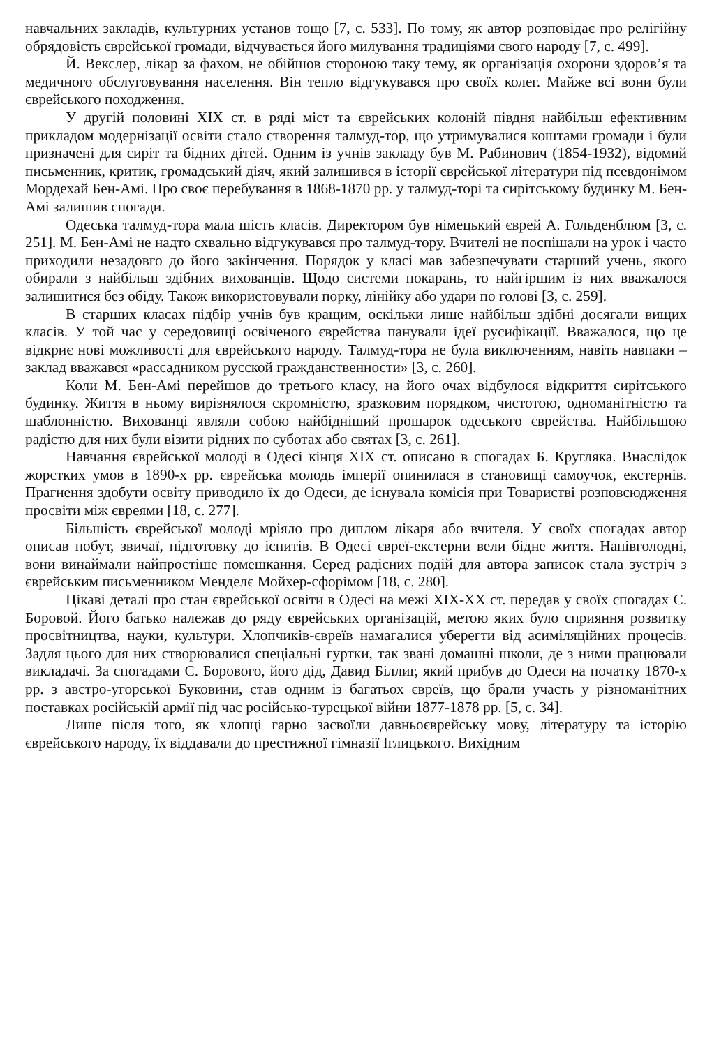навчальних закладів, культурних установ тощо [7, с. 533]. По тому, як автор розповідає про релігійну обрядовість єврейської громади, відчувається його милування традиціями свого народу [7, с. 499].
Й. Векслер, лікар за фахом, не обійшов стороною таку тему, як організація охорони здоров’я та медичного обслуговування населення. Він тепло відгукувався про своїх колег. Майже всі вони були єврейського походження.
У другій половині XIX ст. в ряді міст та єврейських колоній півдня найбільш ефективним прикладом модернізації освіти стало створення талмуд-тор, що утримувалися коштами громади і були призначені для сиріт та бідних дітей. Одним із учнів закладу був М. Рабинович (1854-1932), відомий письменник, критик, громадський діяч, який залишився в історії єврейської літератури під псевдонімом Мордехай Бен-Амі. Про своє перебування в 1868-1870 рр. у талмуд-торі та сирітському будинку М. Бен-Амі залишив спогади.
Одеська талмуд-тора мала шість класів. Директором був німецький єврей А. Гольденблюм [3, с. 251]. М. Бен-Амі не надто схвально відгукувався про талмуд-тору. Вчителі не поспішали на урок і часто приходили незадовго до його закінчення. Порядок у класі мав забезпечувати старший учень, якого обирали з найбільш здібних вихованців. Щодо системи покарань, то найгіршим із них вважалося залишитися без обіду. Також використовували порку, лінійку або удари по голові [3, с. 259].
В старших класах підбір учнів був кращим, оскільки лише найбільш здібні досягали вищих класів. У той час у середовищі освіченого єврейства панували ідеї русифікації. Вважалося, що це відкриє нові можливості для єврейського народу. Талмуд-тора не була виключенням, навіть навпаки – заклад вважався «рассадником русской гражданственности» [3, с. 260].
Коли М. Бен-Амі перейшов до третього класу, на його очах відбулося відкриття сирітського будинку. Життя в ньому вирізнялося скромністю, зразковим порядком, чистотою, одноманітністю та шаблонністю. Вихованці являли собою найбідніший прошарок одеського єврейства. Найбільшою радістю для них були візити рідних по суботах або святах [3, с. 261].
Навчання єврейської молоді в Одесі кінця XIX ст. описано в спогадах Б. Кругляка. Внаслідок жорстких умов в 1890-х рр. єврейська молодь імперії опинилася в становищі самоучок, екстернів. Прагнення здобути освіту приводило їх до Одеси, де існувала комісія при Товаристві розповсюдження просвіти між євреями [18, с. 277].
Більшість єврейської молоді мріяло про диплом лікаря або вчителя. У своїх спогадах автор описав побут, звичаї, підготовку до іспитів. В Одесі євреї-екстерни вели бідне життя. Напівголодні, вони винаймали найпростіше помешкання. Серед радісних подій для автора записок стала зустріч з єврейським письменником Менделє Мойхер-сфорімом [18, с. 280].
Цікаві деталі про стан єврейської освіти в Одесі на межі XIX-XX ст. передав у своїх спогадах С. Боровой. Його батько належав до ряду єврейських організацій, метою яких було сприяння розвитку просвітництва, науки, культури. Хлопчиків-євреїв намагалися уберегти від асиміляційних процесів. Задля цього для них створювалися спеціальні гуртки, так звані домашні школи, де з ними працювали викладачі. За спогадами С. Борового, його дід, Давид Біллиг, який прибув до Одеси на початку 1870-х рр. з австро-угорської Буковини, став одним із багатьох євреїв, що брали участь у різноманітних поставках російській армії під час російсько-турецької війни 1877-1878 рр. [5, с. 34].
Лише після того, як хлопці гарно засвоїли давньоєврейську мову, літературу та історію єврейського народу, їх віддавали до престижної гімназії Іглицького. Вихідним